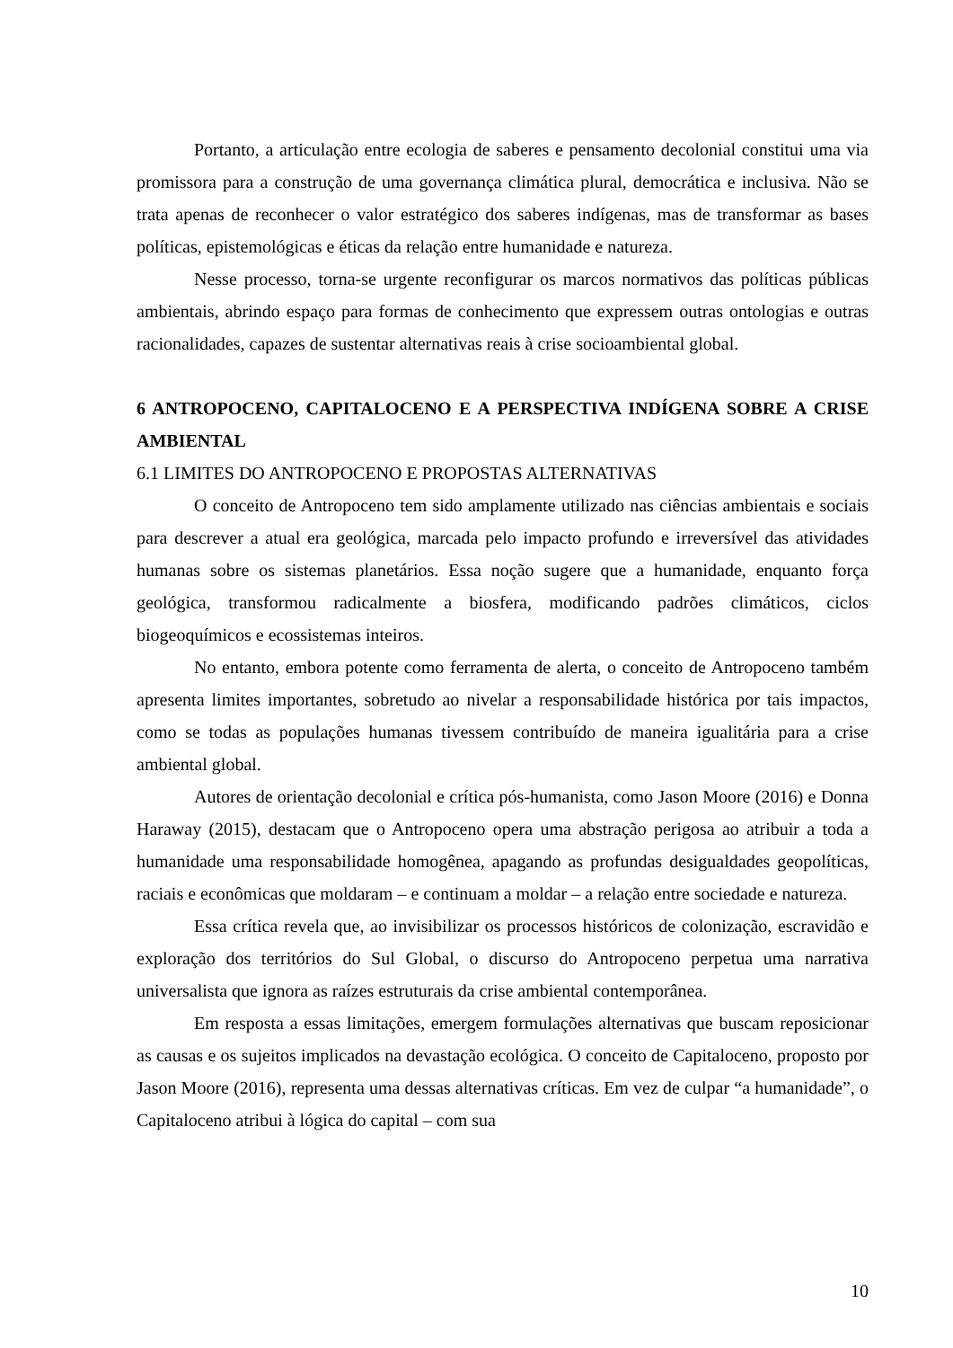Portanto, a articulação entre ecologia de saberes e pensamento decolonial constitui uma via promissora para a construção de uma governança climática plural, democrática e inclusiva. Não se trata apenas de reconhecer o valor estratégico dos saberes indígenas, mas de transformar as bases políticas, epistemológicas e éticas da relação entre humanidade e natureza.
Nesse processo, torna-se urgente reconfigurar os marcos normativos das políticas públicas ambientais, abrindo espaço para formas de conhecimento que expressem outras ontologias e outras racionalidades, capazes de sustentar alternativas reais à crise socioambiental global.
6 ANTROPOCENO, CAPITALOCENO E A PERSPECTIVA INDÍGENA SOBRE A CRISE AMBIENTAL
6.1 LIMITES DO ANTROPOCENO E PROPOSTAS ALTERNATIVAS
O conceito de Antropoceno tem sido amplamente utilizado nas ciências ambientais e sociais para descrever a atual era geológica, marcada pelo impacto profundo e irreversível das atividades humanas sobre os sistemas planetários. Essa noção sugere que a humanidade, enquanto força geológica, transformou radicalmente a biosfera, modificando padrões climáticos, ciclos biogeoquímicos e ecossistemas inteiros.
No entanto, embora potente como ferramenta de alerta, o conceito de Antropoceno também apresenta limites importantes, sobretudo ao nivelar a responsabilidade histórica por tais impactos, como se todas as populações humanas tivessem contribuído de maneira igualitária para a crise ambiental global.
Autores de orientação decolonial e crítica pós-humanista, como Jason Moore (2016) e Donna Haraway (2015), destacam que o Antropoceno opera uma abstração perigosa ao atribuir a toda a humanidade uma responsabilidade homogênea, apagando as profundas desigualdades geopolíticas, raciais e econômicas que moldaram – e continuam a moldar – a relação entre sociedade e natureza.
Essa crítica revela que, ao invisibilizar os processos históricos de colonização, escravidão e exploração dos territórios do Sul Global, o discurso do Antropoceno perpetua uma narrativa universalista que ignora as raízes estruturais da crise ambiental contemporânea.
Em resposta a essas limitações, emergem formulações alternativas que buscam reposicionar as causas e os sujeitos implicados na devastação ecológica. O conceito de Capitaloceno, proposto por Jason Moore (2016), representa uma dessas alternativas críticas. Em vez de culpar “a humanidade”, o Capitaloceno atribui à lógica do capital – com sua
10